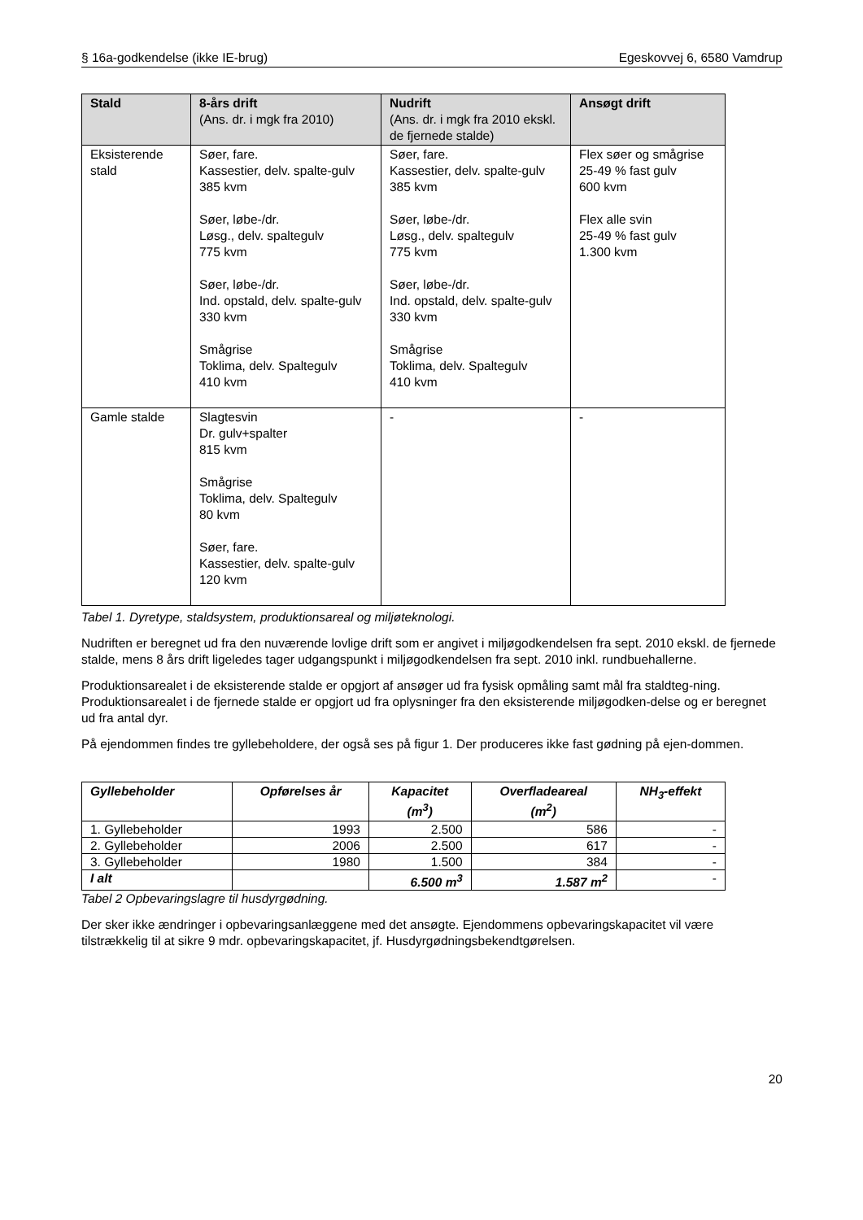§ 16a-godkendelse (ikke IE-brug) Egeskovvej 6, 6580 Vamdrup
| Stald | 8-års drift (Ans. dr. i mgk fra 2010) | Nudrift (Ans. dr. i mgk fra 2010 ekskl. de fjernede stalde) | Ansøgt drift |
| --- | --- | --- | --- |
| Eksisterende stald | Søer, fare. Kassestier, delv. spalte-gulv 385 kvm Søer, løbe-/dr. Løsg., delv. spaltegulv 775 kvm Søer, løbe-/dr. Ind. opstald, delv. spalte-gulv 330 kvm Smågrise Toklima, delv. Spaltegulv 410 kvm | Søer, fare. Kassestier, delv. spalte-gulv 385 kvm Søer, løbe-/dr. Løsg., delv. spaltegulv 775 kvm Søer, løbe-/dr. Ind. opstald, delv. spalte-gulv 330 kvm Smågrise Toklima, delv. Spaltegulv 410 kvm | Flex søer og smågrise 25-49 % fast gulv 600 kvm Flex alle svin 25-49 % fast gulv 1.300 kvm |
| Gamle stalde | Slagtesvin Dr. gulv+spalter 815 kvm Smågrise Toklima, delv. Spaltegulv 80 kvm Søer, fare. Kassestier, delv. spalte-gulv 120 kvm | - | - |
Tabel 1. Dyretype, staldsystem, produktionsareal og miljøteknologi.
Nudriften er beregnet ud fra den nuværende lovlige drift som er angivet i miljøgodkendelsen fra sept. 2010 ekskl. de fjernede stalde, mens 8 års drift ligeledes tager udgangspunkt i miljøgodkendelsen fra sept. 2010 inkl. rundbuehallerne.
Produktionsarealet i de eksisterende stalde er opgjort af ansøger ud fra fysisk opmåling samt mål fra staldteg-ning. Produktionsarealet i de fjernede stalde er opgjort ud fra oplysninger fra den eksisterende miljøgodken-delse og er beregnet ud fra antal dyr.
På ejendommen findes tre gyllebeholdere, der også ses på figur 1. Der produceres ikke fast gødning på ejen-dommen.
| Gyllebeholder | Opførelses år | Kapacitet (m<sup>3</sup>) | Overfladeareal (m<sup>2</sup>) | NH<sub>3</sub>-effekt |
| --- | --- | --- | --- | --- |
| 1. Gyllebeholder | 1993 | 2.500 | 586 | - |
| 2. Gyllebeholder | 2006 | 2.500 | 617 | - |
| 3. Gyllebeholder | 1980 | 1.500 | 384 | - |
| I alt | | 6.500 m<sup>3</sup> | 1.587 m<sup>2</sup> | - |
Tabel 2 Opbevaringslagre til husdyrgødning.
Der sker ikke ændringer i opbevaringsanlæggene med det ansøgte. Ejendommens opbevaringskapacitet vil være tilstrækkelig til at sikre 9 mdr. opbevaringskapacitet, jf. Husdyrgødningsbekendtgørelsen.
20